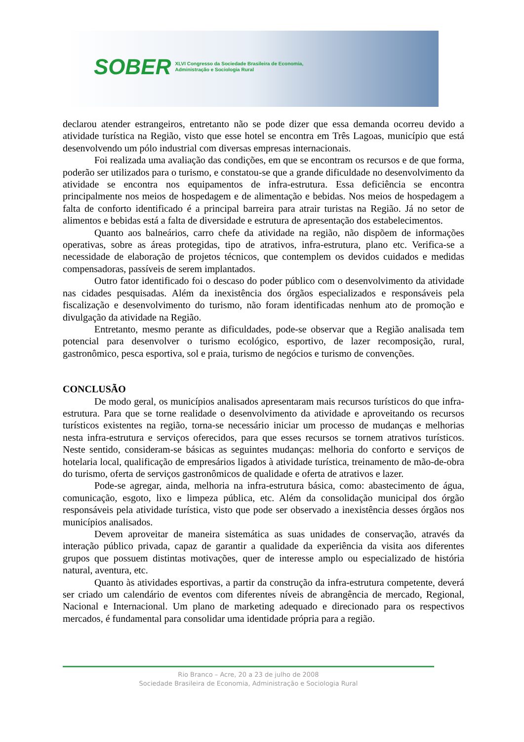SOBER XLVI Congresso da Sociedade Brasileira de Economia,
Administração e Sociologia Rural
declarou atender estrangeiros, entretanto não se pode dizer que essa demanda ocorreu devido a atividade turística na Região, visto que esse hotel se encontra em Três Lagoas, município que está desenvolvendo um pólo industrial com diversas empresas internacionais.
Foi realizada uma avaliação das condições, em que se encontram os recursos e de que forma, poderão ser utilizados para o turismo, e constatou-se que a grande dificuldade no desenvolvimento da atividade se encontra nos equipamentos de infra-estrutura. Essa deficiência se encontra principalmente nos meios de hospedagem e de alimentação e bebidas. Nos meios de hospedagem a falta de conforto identificado é a principal barreira para atrair turistas na Região. Já no setor de alimentos e bebidas está a falta de diversidade e estrutura de apresentação dos estabelecimentos.
Quanto aos balneários, carro chefe da atividade na região, não dispõem de informações operativas, sobre as áreas protegidas, tipo de atrativos, infra-estrutura, plano etc. Verifica-se a necessidade de elaboração de projetos técnicos, que contemplem os devidos cuidados e medidas compensadoras, passíveis de serem implantados.
Outro fator identificado foi o descaso do poder público com o desenvolvimento da atividade nas cidades pesquisadas. Além da inexistência dos órgãos especializados e responsáveis pela fiscalização e desenvolvimento do turismo, não foram identificadas nenhum ato de promoção e divulgação da atividade na Região.
Entretanto, mesmo perante as dificuldades, pode-se observar que a Região analisada tem potencial para desenvolver o turismo ecológico, esportivo, de lazer recomposição, rural, gastronômico, pesca esportiva, sol e praia, turismo de negócios e turismo de convenções.
CONCLUSÃO
De modo geral, os municípios analisados apresentaram mais recursos turísticos do que infra-estrutura. Para que se torne realidade o desenvolvimento da atividade e aproveitando os recursos turísticos existentes na região, torna-se necessário iniciar um processo de mudanças e melhorias nesta infra-estrutura e serviços oferecidos, para que esses recursos se tornem atrativos turísticos. Neste sentido, consideram-se básicas as seguintes mudanças: melhoria do conforto e serviços de hotelaria local, qualificação de empresários ligados à atividade turística, treinamento de mão-de-obra do turismo, oferta de serviços gastronômicos de qualidade e oferta de atrativos e lazer.
Pode-se agregar, ainda, melhoria na infra-estrutura básica, como: abastecimento de água, comunicação, esgoto, lixo e limpeza pública, etc. Além da consolidação municipal dos órgão responsáveis pela atividade turística, visto que pode ser observado a inexistência desses órgãos nos municípios analisados.
Devem aproveitar de maneira sistemática as suas unidades de conservação, através da interação público privada, capaz de garantir a qualidade da experiência da visita aos diferentes grupos que possuem distintas motivações, quer de interesse amplo ou especializado de história natural, aventura, etc.
Quanto às atividades esportivas, a partir da construção da infra-estrutura competente, deverá ser criado um calendário de eventos com diferentes níveis de abrangência de mercado, Regional, Nacional e Internacional. Um plano de marketing adequado e direcionado para os respectivos mercados, é fundamental para consolidar uma identidade própria para a região.
Rio Branco – Acre, 20 a 23 de julho de 2008
Sociedade Brasileira de Economia, Administração e Sociologia Rural